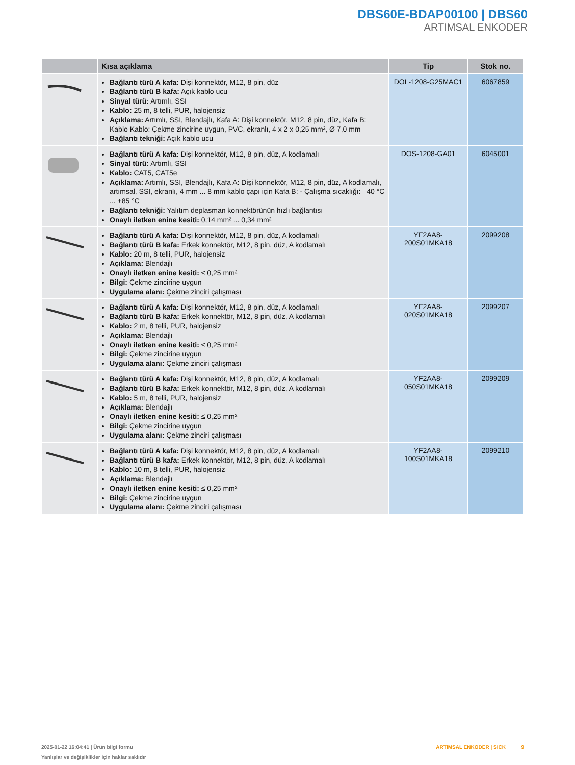DBS60E-BDAP00100 | DBS60
ARTIMSAL ENKODER
| | Kısa açıklama | Tip | Stok no. |
| --- | --- | --- | --- |
| | Bağlantı türü A kafa: Dişi konnektör, M12, 8 pin, düz Bağlantı türü B kafa: Açık kablo ucu Sinyal türü: Artımlı, SSI Kablo: 25 m, 8 telli, PUR, halojensiz Açıklama: Artımlı, SSI, Blendajlı, Kafa A: Dişi konnektör, M12, 8 pin, düz, Kafa B: Kablo Kablo: Çekme zincirine uygun, PVC, ekranlı, 4 x 2 x 0,25 mm², Ø 7,0 mm Bağlantı tekniği: Açık kablo ucu | DOL-1208-G25MAC1 | 6067859 |
| | Bağlantı türü A kafa: Dişi konnektör, M12, 8 pin, düz, A kodlamalı Sinyal türü: Artımlı, SSI Kablo: CAT5, CAT5e Açıklama: Artımlı, SSI, Blendajlı, Kafa A: Dişi konnektör, M12, 8 pin, düz, A kodlamalı, artımsal, SSI, ekranlı, 4 mm ... 8 mm kablo çapı için Kafa B: - Çalışma sıcaklığı: –40 °C ... +85 °C Bağlantı tekniği: Yalıtım deplasman konnektörünün hızlı bağlantısı Onaylı iletken enine kesiti: 0,14 mm² ... 0,34 mm² | DOS-1208-GA01 | 6045001 |
| | Bağlantı türü A kafa: Dişi konnektör, M12, 8 pin, düz, A kodlamalı Bağlantı türü B kafa: Erkek konnektör, M12, 8 pin, düz, A kodlamalı Kablo: 20 m, 8 telli, PUR, halojensiz Açıklama: Blendajlı Onaylı iletken enine kesiti: ≤ 0,25 mm² Bilgi: Çekme zincirine uygun Uygulama alanı: Çekme zinciri çalışması | YF2AA8- 200S01MKA18 | 2099208 |
| | Bağlantı türü A kafa: Dişi konnektör, M12, 8 pin, düz, A kodlamalı Bağlantı türü B kafa: Erkek konnektör, M12, 8 pin, düz, A kodlamalı Kablo: 2 m, 8 telli, PUR, halojensiz Açıklama: Blendajlı Onaylı iletken enine kesiti: ≤ 0,25 mm² Bilgi: Çekme zincirine uygun Uygulama alanı: Çekme zinciri çalışması | YF2AA8- 020S01MKA18 | 2099207 |
| | Bağlantı türü A kafa: Dişi konnektör, M12, 8 pin, düz, A kodlamalı Bağlantı türü B kafa: Erkek konnektör, M12, 8 pin, düz, A kodlamalı Kablo: 5 m, 8 telli, PUR, halojensiz Açıklama: Blendajlı Onaylı iletken enine kesiti: ≤ 0,25 mm² Bilgi: Çekme zincirine uygun Uygulama alanı: Çekme zinciri çalışması | YF2AA8- 050S01MKA18 | 2099209 |
| | Bağlantı türü A kafa: Dişi konnektör, M12, 8 pin, düz, A kodlamalı Bağlantı türü B kafa: Erkek konnektör, M12, 8 pin, düz, A kodlamalı Kablo: 10 m, 8 telli, PUR, halojensiz Açıklama: Blendajlı Onaylı iletken enine kesiti: ≤ 0,25 mm² Bilgi: Çekme zincirine uygun Uygulama alanı: Çekme zinciri çalışması | YF2AA8- 100S01MKA18 | 2099210 |
2025-01-22 16:04:41 | Ürün bilgi formu
Yanlışlar ve değişiklikler için haklar saklıdır
ARTIMSAL ENKODER | SICK 9